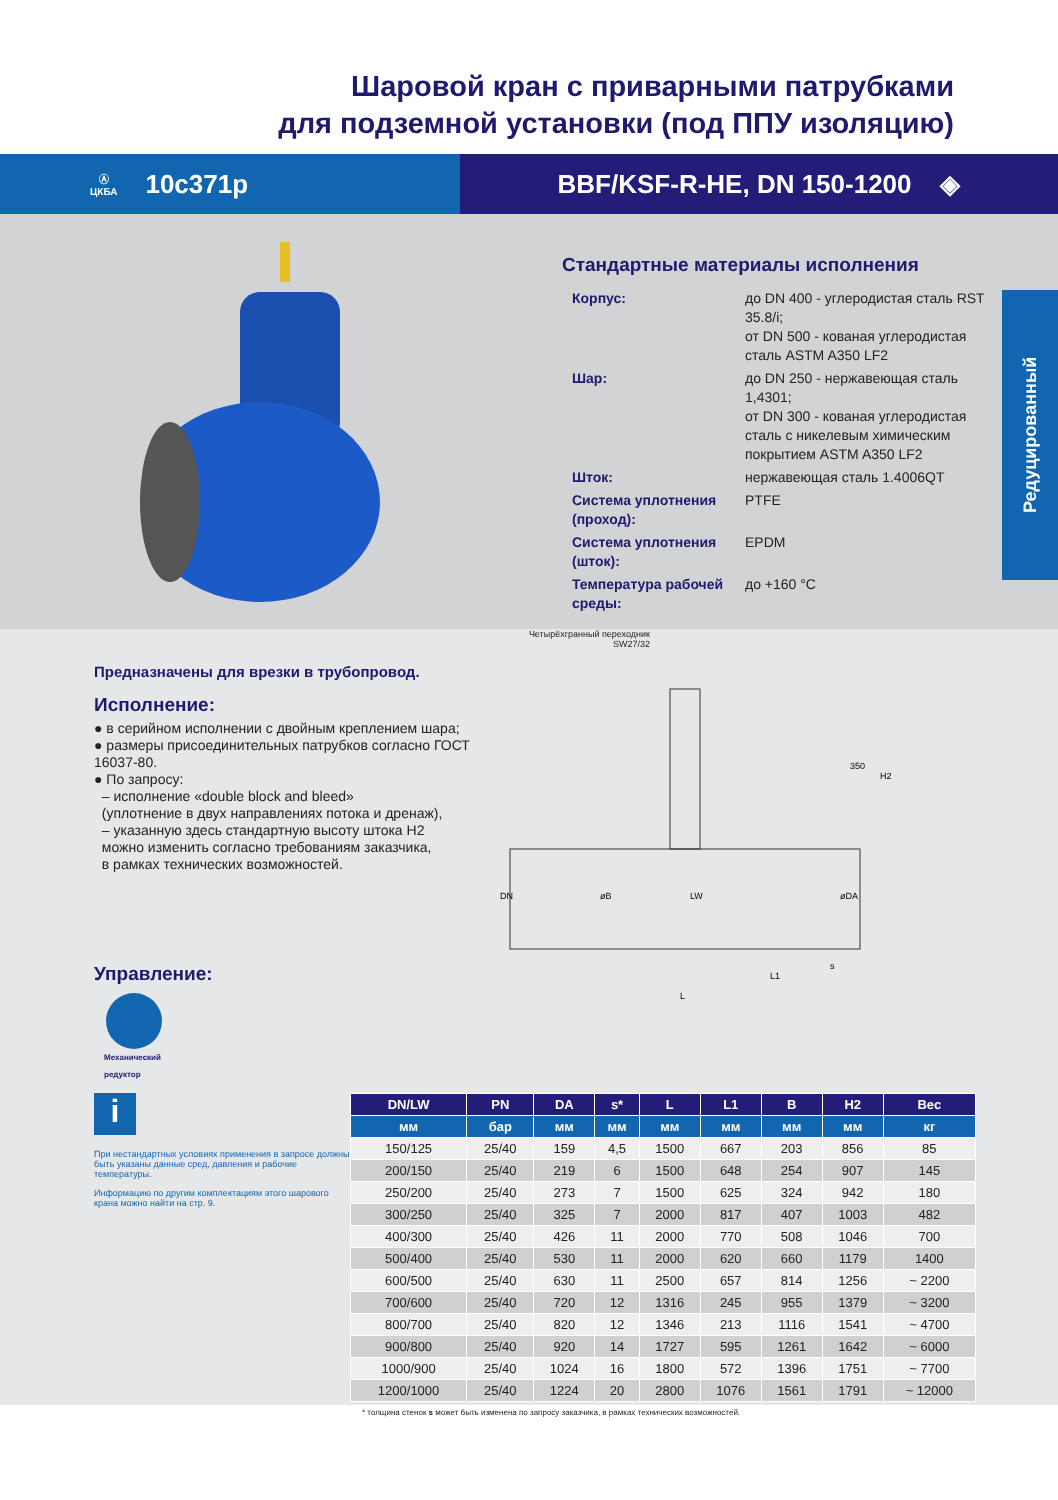Шаровой кран с приварными патрубками
для подземной установки (под ППУ изоляцию)
Ⓐ
ЦКБА 10с371р
BBF/KSF-R-HE, DN 150-1200 ◈
Стандартные материалы исполнения
| Корпус: | до DN 400 - углеродистая сталь RST 35.8/i; от DN 500 - кованая углеродистая сталь ASTM A350 LF2 |
| Шар: | до DN 250 - нержавеющая сталь 1,4301; от DN 300 - кованая углеродистая сталь с никелевым химическим покрытием ASTM A350 LF2 |
| Шток: | нержавеющая сталь 1.4006QT |
| Система уплотнения (проход): | PTFE |
| Система уплотнения (шток): | EPDM |
| Температура рабочей среды: | до +160 °C |
Редуцированный
Предназначены для врезки в трубопровод.
Исполнение:
● в серийном исполнении с двойным креплением шара;
● размеры присоединительных патрубков согласно ГОСТ 16037-80.
● По запросу:
– исполнение «double block and bleed»
(уплотнение в двух направлениях потока и дренаж),
– указанную здесь стандартную высоту штока H2
можно изменить согласно требованиям заказчика,
в рамках технических возможностей.
Управление:
Механический
редуктор
Четырёхгранный переходник
SW27/32
DN
øB
LW
øDA
350
H2
L1
L
s
i
При нестандартных условиях применения в запросе должны быть указаны данные сред, давления и рабочие температуры.
Информацию по другим комплектациям этого шарового крана можно найти на стр. 9.
| DN/LW | PN | DA | s* | L | L1 | B | H2 | Вес |
| --- | --- | --- | --- | --- | --- | --- | --- | --- |
| мм | бар | мм | мм | мм | мм | мм | мм | кг |
| 150/125 | 25/40 | 159 | 4,5 | 1500 | 667 | 203 | 856 | 85 |
| 200/150 | 25/40 | 219 | 6 | 1500 | 648 | 254 | 907 | 145 |
| 250/200 | 25/40 | 273 | 7 | 1500 | 625 | 324 | 942 | 180 |
| 300/250 | 25/40 | 325 | 7 | 2000 | 817 | 407 | 1003 | 482 |
| 400/300 | 25/40 | 426 | 11 | 2000 | 770 | 508 | 1046 | 700 |
| 500/400 | 25/40 | 530 | 11 | 2000 | 620 | 660 | 1179 | 1400 |
| 600/500 | 25/40 | 630 | 11 | 2500 | 657 | 814 | 1256 | ~ 2200 |
| 700/600 | 25/40 | 720 | 12 | 1316 | 245 | 955 | 1379 | ~ 3200 |
| 800/700 | 25/40 | 820 | 12 | 1346 | 213 | 1116 | 1541 | ~ 4700 |
| 900/800 | 25/40 | 920 | 14 | 1727 | 595 | 1261 | 1642 | ~ 6000 |
| 1000/900 | 25/40 | 1024 | 16 | 1800 | 572 | 1396 | 1751 | ~ 7700 |
| 1200/1000 | 25/40 | 1224 | 20 | 2800 | 1076 | 1561 | 1791 | ~ 12000 |
* толщина стенок s может быть изменена по запросу заказчика, в рамках технических возможностей.